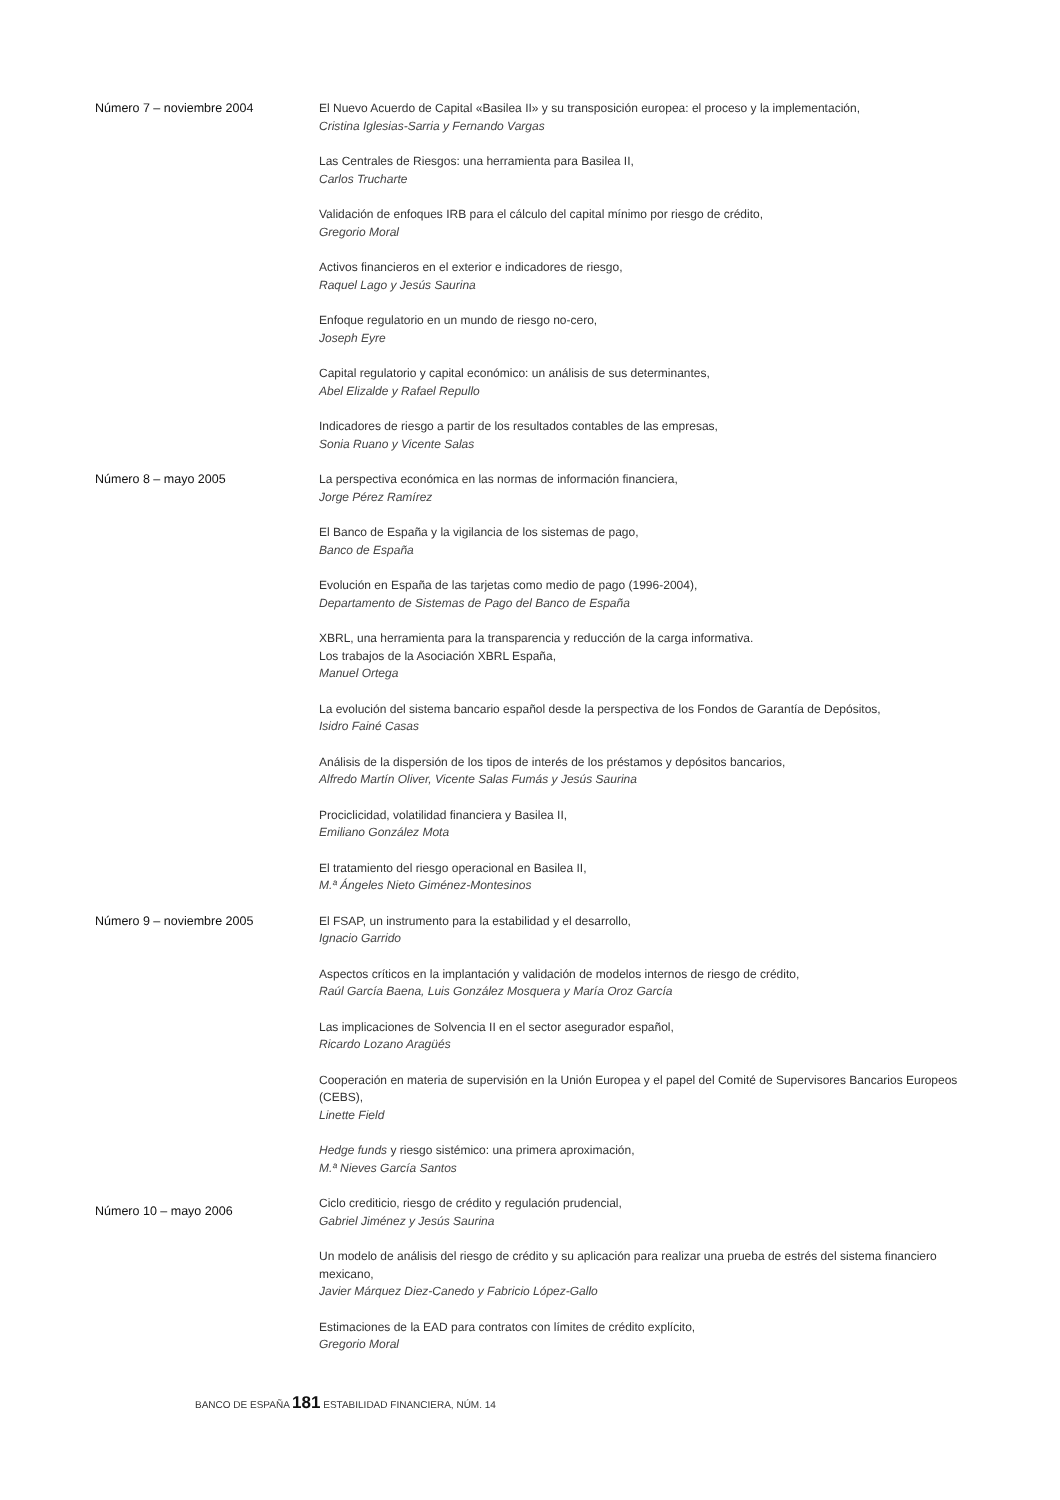Número 7 – noviembre 2004 El Nuevo Acuerdo de Capital «Basilea II» y su transposición europea: el proceso y la implementación,
Cristina Iglesias-Sarria y Fernando Vargas
Las Centrales de Riesgos: una herramienta para Basilea II,
Carlos Trucharte
Validación de enfoques IRB para el cálculo del capital mínimo por riesgo de crédito,
Gregorio Moral
Activos financieros en el exterior e indicadores de riesgo,
Raquel Lago y Jesús Saurina
Enfoque regulatorio en un mundo de riesgo no-cero,
Joseph Eyre
Capital regulatorio y capital económico: un análisis de sus determinantes,
Abel Elizalde y Rafael Repullo
Indicadores de riesgo a partir de los resultados contables de las empresas,
Sonia Ruano y Vicente Salas
Número 8 – mayo 2005 La perspectiva económica en las normas de información financiera,
Jorge Pérez Ramírez
El Banco de España y la vigilancia de los sistemas de pago,
Banco de España
Evolución en España de las tarjetas como medio de pago (1996-2004),
Departamento de Sistemas de Pago del Banco de España
XBRL, una herramienta para la transparencia y reducción de la carga informativa.
Los trabajos de la Asociación XBRL España,
Manuel Ortega
La evolución del sistema bancario español desde la perspectiva de los Fondos de Garantía de Depósitos,
Isidro Fainé Casas
Análisis de la dispersión de los tipos de interés de los préstamos y depósitos bancarios,
Alfredo Martín Oliver, Vicente Salas Fumás y Jesús Saurina
Prociclicidad, volatilidad financiera y Basilea II,
Emiliano González Mota
El tratamiento del riesgo operacional en Basilea II,
M.ª Ángeles Nieto Giménez-Montesinos
Número 9 – noviembre 2005 El FSAP, un instrumento para la estabilidad y el desarrollo,
Ignacio Garrido
Aspectos críticos en la implantación y validación de modelos internos de riesgo de crédito,
Raúl García Baena, Luis González Mosquera y María Oroz García
Las implicaciones de Solvencia II en el sector asegurador español,
Ricardo Lozano Aragüés
Cooperación en materia de supervisión en la Unión Europea y el papel del Comité de Supervisores Bancarios Europeos (CEBS),
Linette Field
Hedge funds y riesgo sistémico: una primera aproximación,
M.ª Nieves García Santos
Número 10 – mayo 2006
Ciclo crediticio, riesgo de crédito y regulación prudencial,
Gabriel Jiménez y Jesús Saurina
Un modelo de análisis del riesgo de crédito y su aplicación para realizar una prueba de estrés del sistema financiero mexicano,
Javier Márquez Diez-Canedo y Fabricio López-Gallo
Estimaciones de la EAD para contratos con límites de crédito explícito,
Gregorio Moral
BANCO DE ESPAÑA 181 ESTABILIDAD FINANCIERA, NÚM. 14